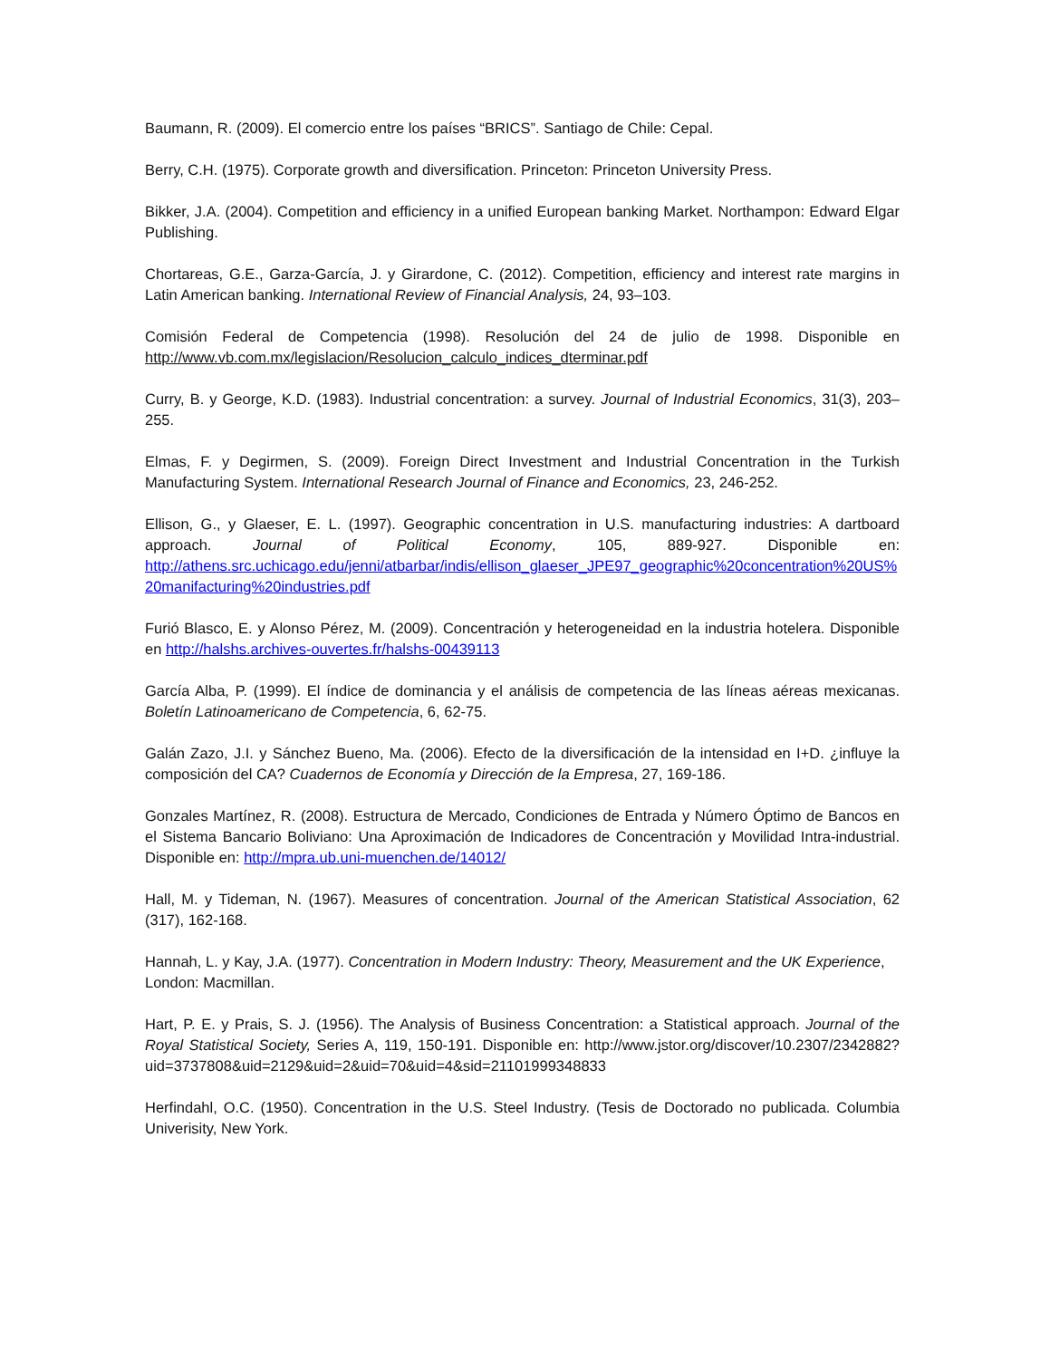Baumann, R. (2009). El comercio entre los países “BRICS”. Santiago de Chile: Cepal.
Berry, C.H. (1975). Corporate growth and diversification. Princeton: Princeton University Press.
Bikker, J.A. (2004). Competition and efficiency in a unified European banking Market. Northampon: Edward Elgar Publishing.
Chortareas, G.E., Garza-García, J. y Girardone, C. (2012). Competition, efficiency and interest rate margins in Latin American banking. International Review of Financial Analysis, 24, 93–103.
Comisión Federal de Competencia (1998). Resolución del 24 de julio de 1998. Disponible en http://www.vb.com.mx/legislacion/Resolucion_calculo_indices_dterminar.pdf
Curry, B. y George, K.D. (1983). Industrial concentration: a survey. Journal of Industrial Economics, 31(3), 203–255.
Elmas, F. y Degirmen, S. (2009). Foreign Direct Investment and Industrial Concentration in the Turkish Manufacturing System. International Research Journal of Finance and Economics, 23, 246-252.
Ellison, G., y Glaeser, E. L. (1997). Geographic concentration in U.S. manufacturing industries: A dartboard approach. Journal of Political Economy, 105, 889-927. Disponible en: http://athens.src.uchicago.edu/jenni/atbarbar/indis/ellison_glaeser_JPE97_geographic%20concentration%20US%20manifacturing%20industries.pdf
Furió Blasco, E. y Alonso Pérez, M. (2009). Concentración y heterogeneidad en la industria hotelera. Disponible en http://halshs.archives-ouvertes.fr/halshs-00439113
García Alba, P. (1999). El índice de dominancia y el análisis de competencia de las líneas aéreas mexicanas. Boletín Latinoamericano de Competencia, 6, 62-75.
Galán Zazo, J.I. y Sánchez Bueno, Ma. (2006). Efecto de la diversificación de la intensidad en I+D. ¿influye la composición del CA? Cuadernos de Economía y Dirección de la Empresa, 27, 169-186.
Gonzales Martínez, R. (2008). Estructura de Mercado, Condiciones de Entrada y Número Óptimo de Bancos en el Sistema Bancario Boliviano: Una Aproximación de Indicadores de Concentración y Movilidad Intra-industrial. Disponible en: http://mpra.ub.uni-muenchen.de/14012/
Hall, M. y Tideman, N. (1967). Measures of concentration. Journal of the American Statistical Association, 62 (317), 162-168.
Hannah, L. y Kay, J.A. (1977). Concentration in Modern Industry: Theory, Measurement and the UK Experience, London: Macmillan.
Hart, P. E. y Prais, S. J. (1956). The Analysis of Business Concentration: a Statistical approach. Journal of the Royal Statistical Society, Series A, 119, 150-191. Disponible en: http://www.jstor.org/discover/10.2307/2342882?uid=3737808&uid=2129&uid=2&uid=70&uid=4&sid=21101999348833
Herfindahl, O.C. (1950). Concentration in the U.S. Steel Industry. (Tesis de Doctorado no publicada. Columbia Univerisity, New York.